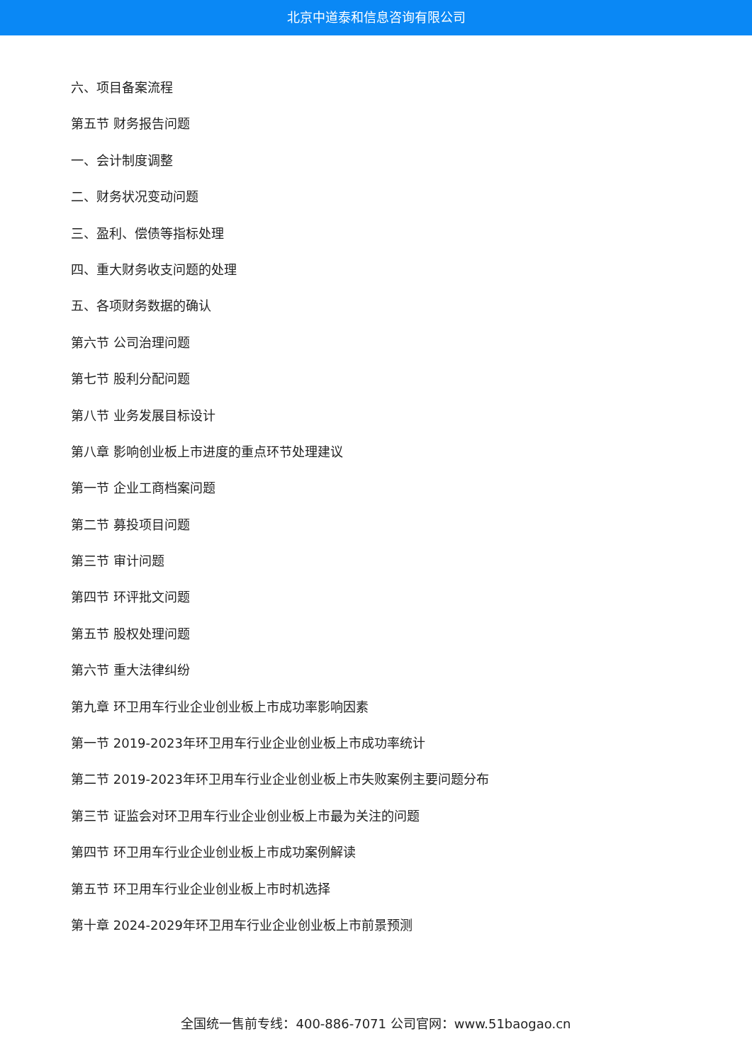北京中道泰和信息咨询有限公司
六、项目备案流程
第五节 财务报告问题
一、会计制度调整
二、财务状况变动问题
三、盈利、偿债等指标处理
四、重大财务收支问题的处理
五、各项财务数据的确认
第六节 公司治理问题
第七节 股利分配问题
第八节 业务发展目标设计
第八章 影响创业板上市进度的重点环节处理建议
第一节 企业工商档案问题
第二节 募投项目问题
第三节 审计问题
第四节 环评批文问题
第五节 股权处理问题
第六节 重大法律纠纷
第九章 环卫用车行业企业创业板上市成功率影响因素
第一节 2019-2023年环卫用车行业企业创业板上市成功率统计
第二节 2019-2023年环卫用车行业企业创业板上市失败案例主要问题分布
第三节 证监会对环卫用车行业企业创业板上市最为关注的问题
第四节 环卫用车行业企业创业板上市成功案例解读
第五节 环卫用车行业企业创业板上市时机选择
第十章 2024-2029年环卫用车行业企业创业板上市前景预测
全国统一售前专线：400-886-7071 公司官网：www.51baogao.cn